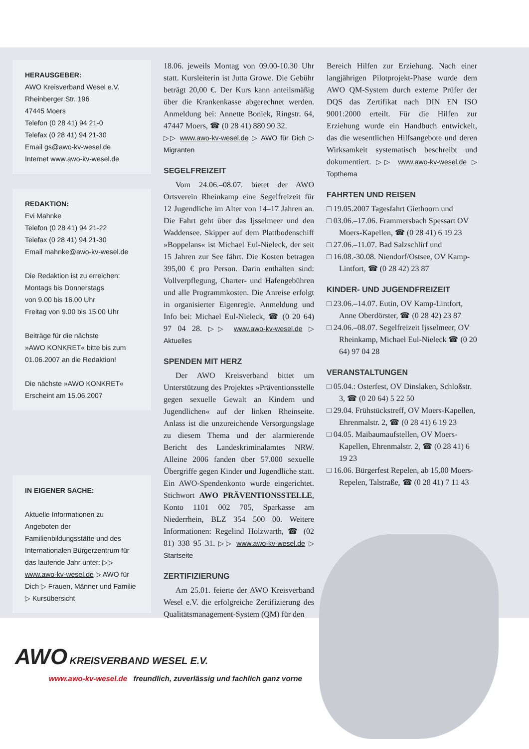HERAUSGEBER:
AWO Kreisverband Wesel e.V.
Rheinberger Str. 196
47445 Moers
Telefon (0 28 41) 94 21-0
Telefax (0 28 41) 94 21-30
Email gs@awo-kv-wesel.de
Internet www.awo-kv-wesel.de
REDAKTION:
Evi Mahnke
Telefon (0 28 41) 94 21-22
Telefax (0 28 41) 94 21-30
Email mahnke@awo-kv-wesel.de
Die Redaktion ist zu erreichen:
Montags bis Donnerstags
von 9.00 bis 16.00 Uhr
Freitag von 9.00 bis 15.00 Uhr
Beiträge für die nächste
»AWO KONKRET« bitte bis zum
01.06.2007 an die Redaktion!
Die nächste »AWO KONKRET«
Erscheint am 15.06.2007
IN EIGENER SACHE:
Aktuelle Informationen zu Angeboten der Familienbildungsstätte und des Internationalen Bürgerzentrum für das laufende Jahr unter: ▷▷ www.awo-kv-wesel.de ▷ AWO für Dich ▷ Frauen, Männer und Familie ▷ Kursübersicht
18.06. jeweils Montag von 09.00-10.30 Uhr statt. Kursleiterin ist Jutta Growe. Die Gebühr beträgt 20,00 €. Der Kurs kann anteilsmäßig über die Krankenkasse abgerechnet werden. Anmeldung bei: Annette Boniek, Ringstr. 64, 47447 Moers, ☎ (0 28 41) 880 90 32.
▷▷ www.awo-kv-wesel.de ▷ AWO für Dich ▷ Migranten
SEGELFREIZEIT
Vom 24.06.–08.07. bietet der AWO Ortsverein Rheinkamp eine Segelfreizeit für 12 Jugendliche im Alter von 14–17 Jahren an. Die Fahrt geht über das Ijsselmeer und den Waddensee. Skipper auf dem Plattbodenschiff »Boppelans« ist Michael Eul-Nieleck, der seit 15 Jahren zur See fährt. Die Kosten betragen 395,00 € pro Person. Darin enthalten sind: Vollverpflegung, Charter- und Hafengebühren und alle Programmkosten. Die Anreise erfolgt in organisierter Eigenregie. Anmeldung und Info bei: Michael Eul-Nieleck, ☎ (0 20 64) 97 04 28. ▷▷ www.awo-kv-wesel.de ▷ Aktuelles
SPENDEN MIT HERZ
Der AWO Kreisverband bittet um Unterstützung des Projektes »Präventionsstelle gegen sexuelle Gewalt an Kindern und Jugendlichen« auf der linken Rheinseite. Anlass ist die unzureichende Versorgungslage zu diesem Thema und der alarmierende Bericht des Landeskriminalamtes NRW. Alleine 2006 fanden über 57.000 sexuelle Übergriffe gegen Kinder und Jugendliche statt. Ein AWO-Spendenkonto wurde eingerichtet. Stichwort AWO PRÄVENTIONSSTELLE, Konto 1101 002 705, Sparkasse am Niederrhein, BLZ 354 500 00. Weitere Informationen: Regelind Holzwarth, ☎ (02 81) 338 95 31. ▷▷ www.awo-kv-wesel.de ▷ Startseite
ZERTIFIZIERUNG
Am 25.01. feierte der AWO Kreisverband Wesel e.V. die erfolgreiche Zertifizierung des Qualitätsmanagement-System (QM) für den
Bereich Hilfen zur Erziehung. Nach einer langjährigen Pilotprojekt-Phase wurde dem AWO QM-System durch externe Prüfer der DQS das Zertifikat nach DIN EN ISO 9001:2000 erteilt. Für die Hilfen zur Erziehung wurde ein Handbuch entwickelt, das die wesentlichen Hilfsangebote und deren Wirksamkeit systematisch beschreibt und dokumentiert. ▷▷ www.awo-kv-wesel.de ▷ Topthema
FAHRTEN UND REISEN
□ 19.05.2007 Tagesfahrt Giethoorn und
□ 03.06.–17.06. Frammersbach Spessart OV Moers-Kapellen, ☎ (0 28 41) 6 19 23
□ 27.06.–11.07. Bad Salzschlirf und
□ 16.08.-30.08. Niendorf/Ostsee, OV Kamp-Lintfort, ☎ (0 28 42) 23 87
KINDER- UND JUGENDFREIZEIT
□ 23.06.–14.07. Eutin, OV Kamp-Lintfort, Anne Oberdörster, ☎ (0 28 42) 23 87
□ 24.06.–08.07. Segelfreizeit Ijsselmeer, OV Rheinkamp, Michael Eul-Nieleck ☎ (0 20 64) 97 04 28
VERANSTALTUNGEN
□ 05.04.: Osterfest, OV Dinslaken, Schloßstr. 3, ☎ (0 20 64) 5 22 50
□ 29.04. Frühstückstreff, OV Moers-Kapellen, Ehrenmalstr. 2, ☎ (0 28 41) 6 19 23
□ 04.05. Maibaumaufstellen, OV Moers-Kapellen, Ehrenmalstr. 2, ☎ (0 28 41) 6 19 23
□ 16.06. Bürgerfest Repelen, ab 15.00 Moers-Repelen, Talstraße, ☎ (0 28 41) 7 11 43
AWO KREISVERBAND WESEL E.V.
www.awo-kv-wesel.de freundlich, zuverlässig und fachlich ganz vorne